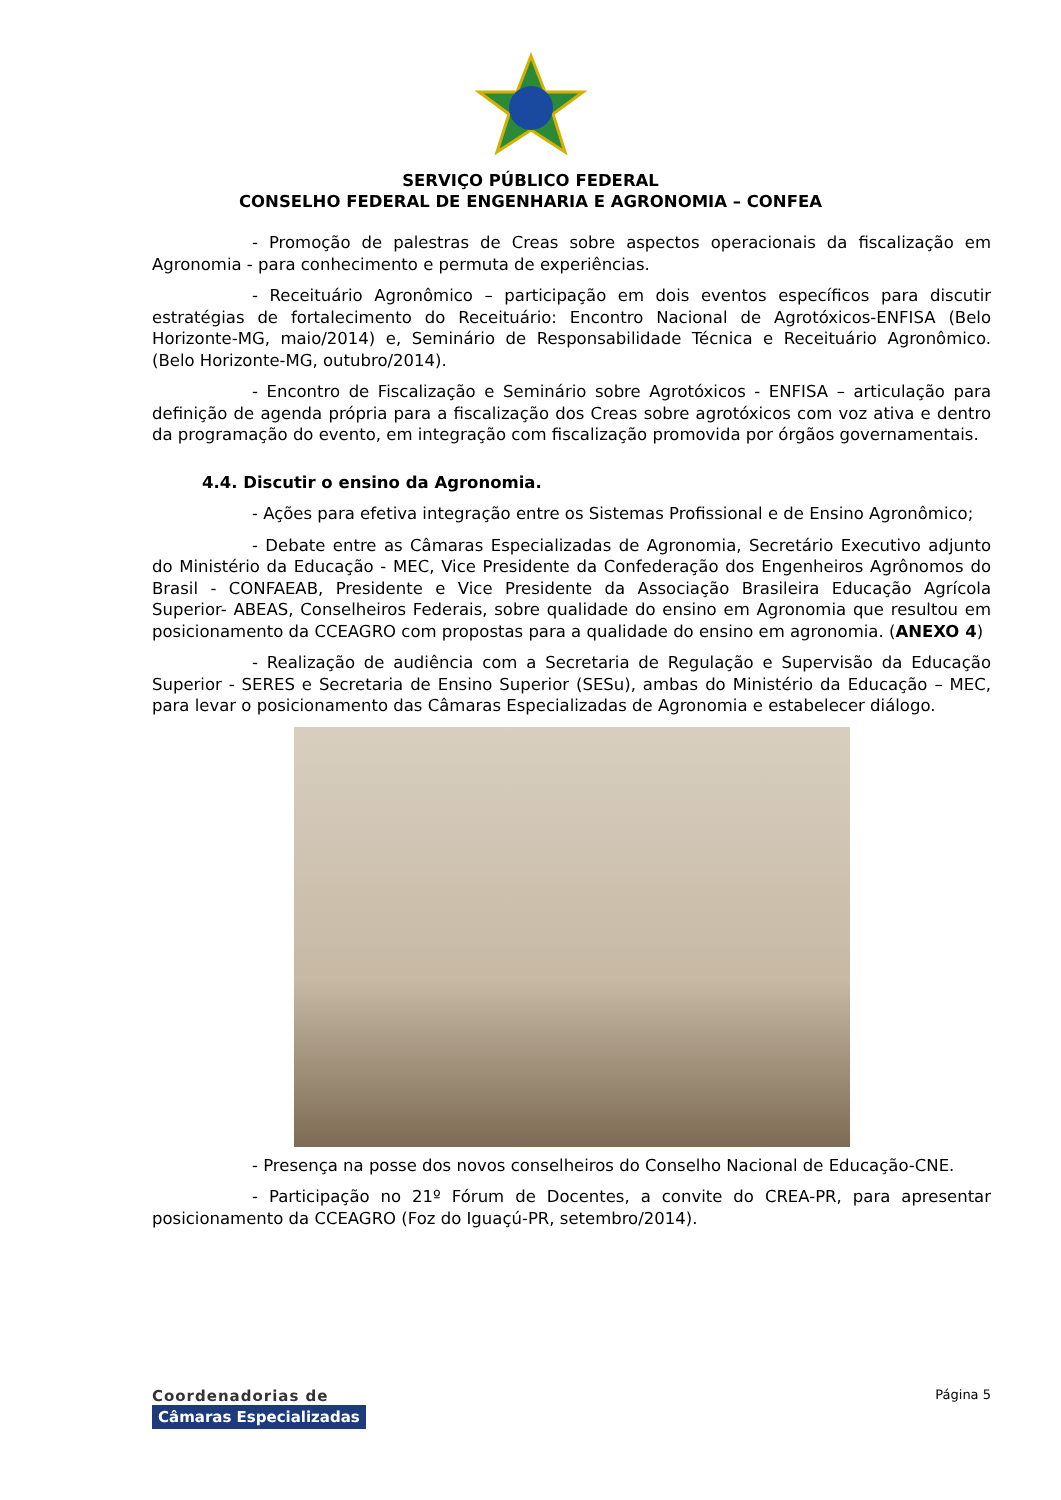SERVIÇO PÚBLICO FEDERAL
CONSELHO FEDERAL DE ENGENHARIA E AGRONOMIA – CONFEA
- Promoção de palestras de Creas sobre aspectos operacionais da fiscalização em Agronomia - para conhecimento e permuta de experiências.
- Receituário Agronômico – participação em dois eventos específicos para discutir estratégias de fortalecimento do Receituário: Encontro Nacional de Agrotóxicos-ENFISA (Belo Horizonte-MG, maio/2014) e, Seminário de Responsabilidade Técnica e Receituário Agronômico. (Belo Horizonte-MG, outubro/2014).
- Encontro de Fiscalização e Seminário sobre Agrotóxicos - ENFISA – articulação para definição de agenda própria para a fiscalização dos Creas sobre agrotóxicos com voz ativa e dentro da programação do evento, em integração com fiscalização promovida por órgãos governamentais.
4.4. Discutir o ensino da Agronomia.
- Ações para efetiva integração entre os Sistemas Profissional e de Ensino Agronômico;
- Debate entre as Câmaras Especializadas de Agronomia, Secretário Executivo adjunto do Ministério da Educação - MEC, Vice Presidente da Confederação dos Engenheiros Agrônomos do Brasil - CONFAEAB, Presidente e Vice Presidente da Associação Brasileira Educação Agrícola Superior- ABEAS, Conselheiros Federais, sobre qualidade do ensino em Agronomia que resultou em posicionamento da CCEAGRO com propostas para a qualidade do ensino em agronomia. (ANEXO 4)
- Realização de audiência com a Secretaria de Regulação e Supervisão da Educação Superior - SERES e Secretaria de Ensino Superior (SESu), ambas do Ministério da Educação – MEC, para levar o posicionamento das Câmaras Especializadas de Agronomia e estabelecer diálogo.
- Presença na posse dos novos conselheiros do Conselho Nacional de Educação-CNE.
- Participação no 21º Fórum de Docentes, a convite do CREA-PR, para apresentar posicionamento da CCEAGRO (Foz do Iguaçú-PR, setembro/2014).
Coordenadorias de
Câmaras Especializadas
Página 5